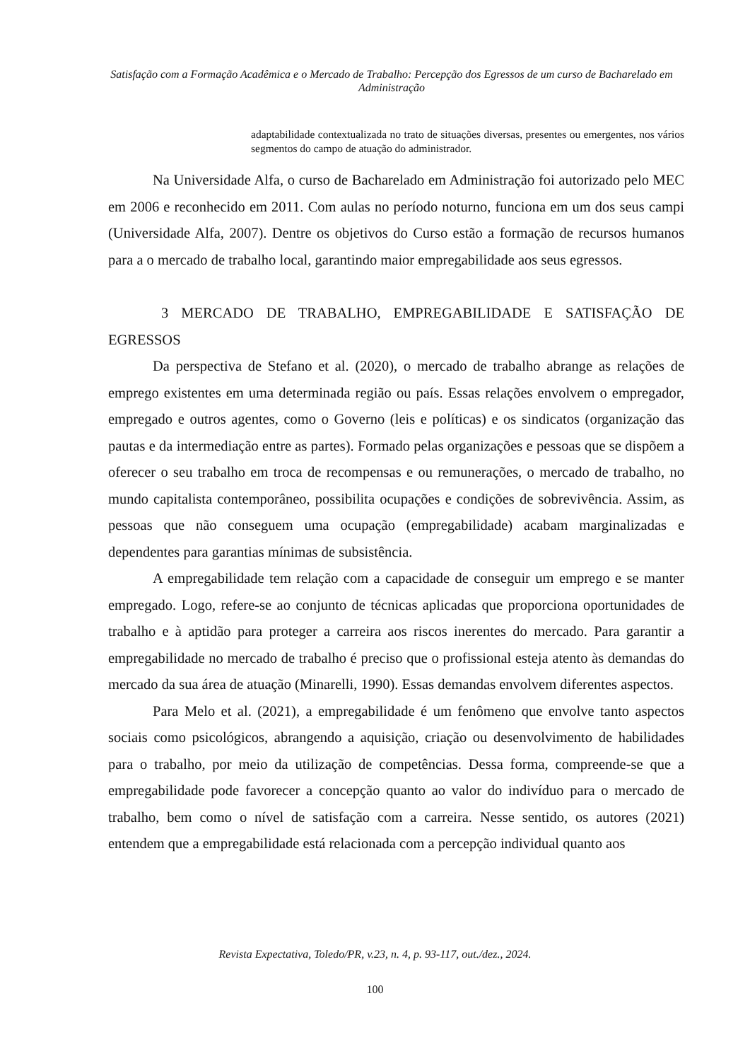Satisfação com a Formação Acadêmica e o Mercado de Trabalho: Percepção dos Egressos de um curso de Bacharelado em Administração
adaptabilidade contextualizada no trato de situações diversas, presentes ou emergentes, nos vários segmentos do campo de atuação do administrador.
Na Universidade Alfa, o curso de Bacharelado em Administração foi autorizado pelo MEC em 2006 e reconhecido em 2011. Com aulas no período noturno, funciona em um dos seus campi (Universidade Alfa, 2007). Dentre os objetivos do Curso estão a formação de recursos humanos para a o mercado de trabalho local, garantindo maior empregabilidade aos seus egressos.
3 MERCADO DE TRABALHO, EMPREGABILIDADE E SATISFAÇÃO DE EGRESSOS
Da perspectiva de Stefano et al. (2020), o mercado de trabalho abrange as relações de emprego existentes em uma determinada região ou país. Essas relações envolvem o empregador, empregado e outros agentes, como o Governo (leis e políticas) e os sindicatos (organização das pautas e da intermediação entre as partes). Formado pelas organizações e pessoas que se dispõem a oferecer o seu trabalho em troca de recompensas e ou remunerações, o mercado de trabalho, no mundo capitalista contemporâneo, possibilita ocupações e condições de sobrevivência. Assim, as pessoas que não conseguem uma ocupação (empregabilidade) acabam marginalizadas e dependentes para garantias mínimas de subsistência.
A empregabilidade tem relação com a capacidade de conseguir um emprego e se manter empregado. Logo, refere-se ao conjunto de técnicas aplicadas que proporciona oportunidades de trabalho e à aptidão para proteger a carreira aos riscos inerentes do mercado. Para garantir a empregabilidade no mercado de trabalho é preciso que o profissional esteja atento às demandas do mercado da sua área de atuação (Minarelli, 1990). Essas demandas envolvem diferentes aspectos.
Para Melo et al. (2021), a empregabilidade é um fenômeno que envolve tanto aspectos sociais como psicológicos, abrangendo a aquisição, criação ou desenvolvimento de habilidades para o trabalho, por meio da utilização de competências. Dessa forma, compreende-se que a empregabilidade pode favorecer a concepção quanto ao valor do indivíduo para o mercado de trabalho, bem como o nível de satisfação com a carreira. Nesse sentido, os autores (2021) entendem que a empregabilidade está relacionada com a percepção individual quanto aos
Revista Expectativa, Toledo/PR, v.23, n. 4, p. 93-117, out./dez., 2024.
100